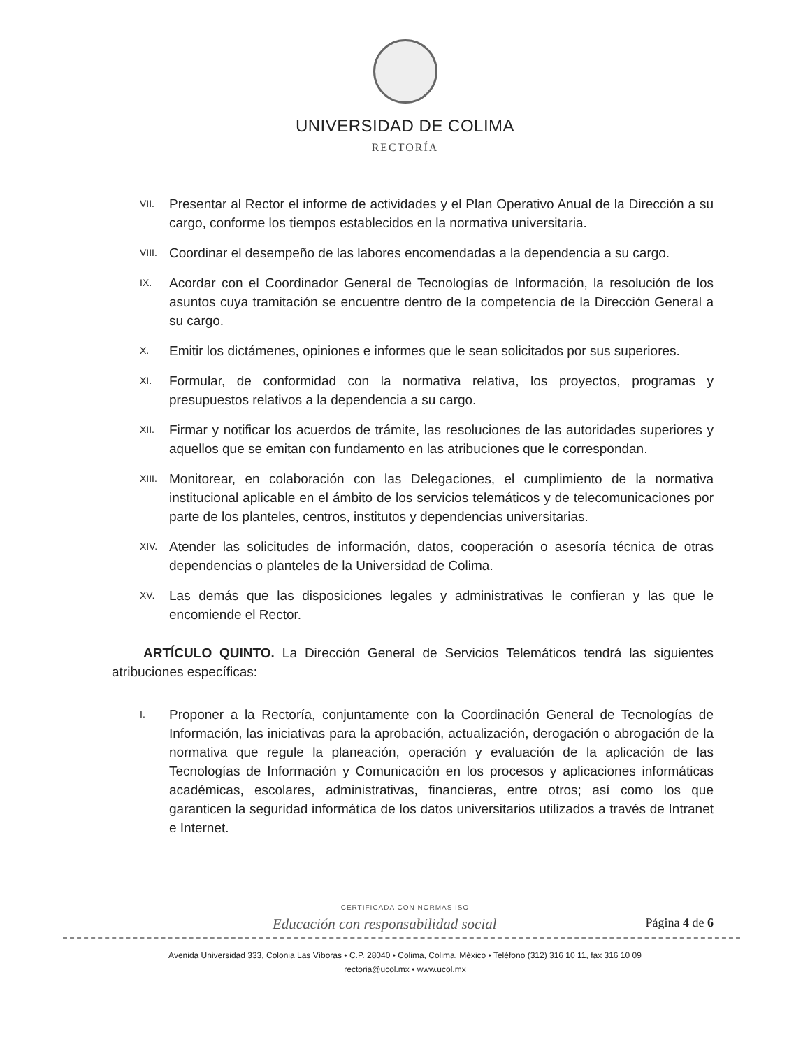UNIVERSIDAD DE COLIMA
RECTORÍA
VII. Presentar al Rector el informe de actividades y el Plan Operativo Anual de la Dirección a su cargo, conforme los tiempos establecidos en la normativa universitaria.
VIII. Coordinar el desempeño de las labores encomendadas a la dependencia a su cargo.
IX. Acordar con el Coordinador General de Tecnologías de Información, la resolución de los asuntos cuya tramitación se encuentre dentro de la competencia de la Dirección General a su cargo.
X. Emitir los dictámenes, opiniones e informes que le sean solicitados por sus superiores.
XI. Formular, de conformidad con la normativa relativa, los proyectos, programas y presupuestos relativos a la dependencia a su cargo.
XII. Firmar y notificar los acuerdos de trámite, las resoluciones de las autoridades superiores y aquellos que se emitan con fundamento en las atribuciones que le correspondan.
XIII. Monitorear, en colaboración con las Delegaciones, el cumplimiento de la normativa institucional aplicable en el ámbito de los servicios telemáticos y de telecomunicaciones por parte de los planteles, centros, institutos y dependencias universitarias.
XIV. Atender las solicitudes de información, datos, cooperación o asesoría técnica de otras dependencias o planteles de la Universidad de Colima.
XV. Las demás que las disposiciones legales y administrativas le confieran y las que le encomiende el Rector.
ARTÍCULO QUINTO. La Dirección General de Servicios Telemáticos tendrá las siguientes atribuciones específicas:
I. Proponer a la Rectoría, conjuntamente con la Coordinación General de Tecnologías de Información, las iniciativas para la aprobación, actualización, derogación o abrogación de la normativa que regule la planeación, operación y evaluación de la aplicación de las Tecnologías de Información y Comunicación en los procesos y aplicaciones informáticas académicas, escolares, administrativas, financieras, entre otros; así como los que garanticen la seguridad informática de los datos universitarios utilizados a través de Intranet e Internet.
CERTIFICADA CON NORMAS ISO
Educación con responsabilidad social Página 4 de 6
Avenida Universidad 333, Colonia Las Víboras • C.P. 28040 • Colima, Colima, México • Teléfono (312) 316 10 11, fax 316 10 09
rectoria@ucol.mx • www.ucol.mx